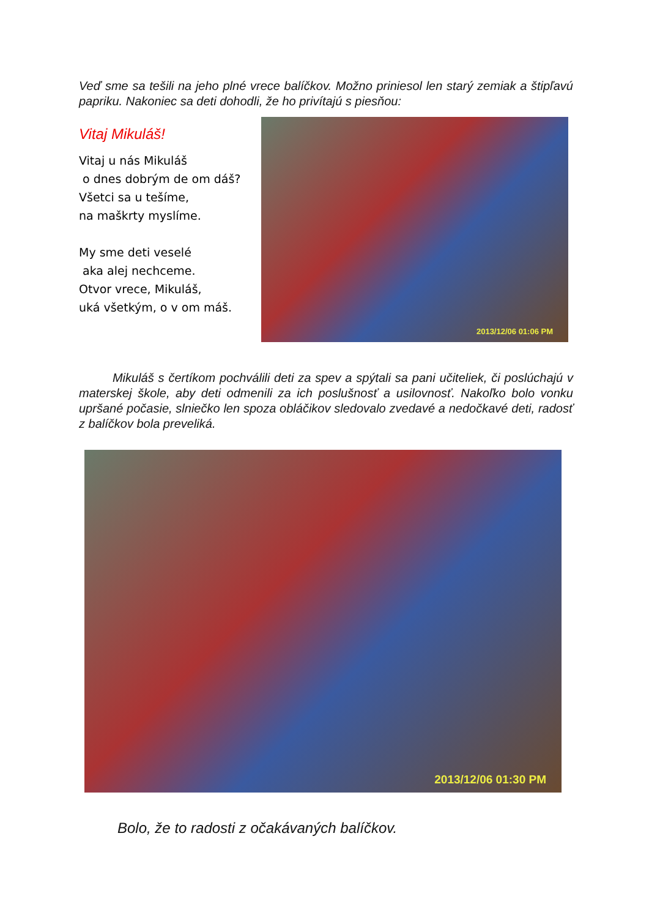Veď sme sa tešili na jeho plné vrece balíčkov. Možno priniesol len starý zemiak a štipľavú papriku. Nakoniec sa deti dohodli, že ho privítajú s piesňou:
Vitaj Mikuláš!
Vitaj u nás Mikuláš
o dnes dobrým de om dáš?
Všetci sa u tešíme,
na maškrty myslíme.
My sme deti veselé
aka alej nechceme.
Otvor vrece, Mikuláš,
uká všetkým, o v om máš.
2013/12/06 01:06 PM
Mikuláš s čertíkom pochválili deti za spev a spýtali sa pani učiteliek, či poslúchajú v materskej škole, aby deti odmenili za ich poslušnosť a usilovnosť. Nakoľko bolo vonku upršané počasie, slniečko len spoza obláčikov sledovalo zvedavé a nedočkavé deti, radosť z balíčkov bola preveliká.
2013/12/06 01:30 PM
Bolo, že to radosti z očakávaných balíčkov.